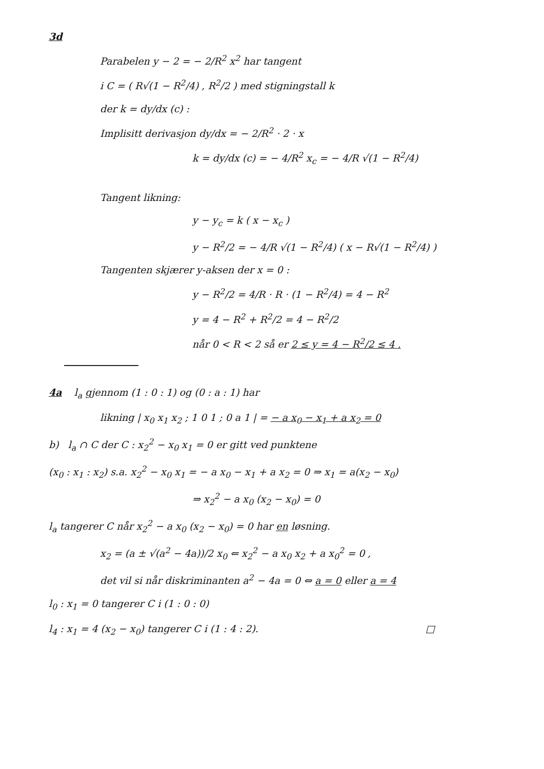3d
Parabelen y − 2 = − 2/R<sup>2</sup> x<sup>2</sup> har tangent
i C = ( R√(1 − R<sup>2</sup>/4) , R<sup>2</sup>/2 ) med stigningstall k
der k = dy/dx (c) :
Implisitt derivasjon dy/dx = − 2/R<sup>2</sup> · 2 · x
k = dy/dx (c) = − 4/R<sup>2</sup> x<sub>c</sub> = − 4/R √(1 − R<sup>2</sup>/4)
Tangent likning:
y − y<sub>c</sub> = k ( x − x<sub>c</sub> )
y − R<sup>2</sup>/2 = − 4/R √(1 − R<sup>2</sup>/4) ( x − R√(1 − R<sup>2</sup>/4) )
Tangenten skjærer y-aksen der x = 0 :
y − R<sup>2</sup>/2 = 4/R · R · (1 − R<sup>2</sup>/4) = 4 − R<sup>2</sup>
y = 4 − R<sup>2</sup> + R<sup>2</sup>/2 = 4 − R<sup>2</sup>/2
når 0 < R < 2 så er 2 ≤ y = 4 − R<sup>2</sup>/2 ≤ 4 .
4a l<sub>a</sub> gjennom (1 : 0 : 1) og (0 : a : 1) har
likning | x<sub>0</sub> x<sub>1</sub> x<sub>2</sub> ; 1 0 1 ; 0 a 1 | = − a x<sub>0</sub> − x<sub>1</sub> + a x<sub>2</sub> = 0
b) l<sub>a</sub> ∩ C der C : x<sub>2</sub><sup>2</sup> − x<sub>0</sub> x<sub>1</sub> = 0 er gitt ved punktene
(x<sub>0</sub> : x<sub>1</sub> : x<sub>2</sub>) s.a. x<sub>2</sub><sup>2</sup> − x<sub>0</sub> x<sub>1</sub> = − a x<sub>0</sub> − x<sub>1</sub> + a x<sub>2</sub> = 0 ⇒ x<sub>1</sub> = a(x<sub>2</sub> − x<sub>0</sub>)
⇒ x<sub>2</sub><sup>2</sup> − a x<sub>0</sub> (x<sub>2</sub> − x<sub>0</sub>) = 0
l<sub>a</sub> tangerer C når x<sub>2</sub><sup>2</sup> − a x<sub>0</sub> (x<sub>2</sub> − x<sub>0</sub>) = 0 har en løsning.
x<sub>2</sub> = (a ± √(a<sup>2</sup> − 4a))/2 x<sub>0</sub> ⇐ x<sub>2</sub><sup>2</sup> − a x<sub>0</sub> x<sub>2</sub> + a x<sub>0</sub><sup>2</sup> = 0 ,
det vil si når diskriminanten a<sup>2</sup> − 4a = 0 ⇔ a = 0 eller a = 4
l<sub>0</sub> : x<sub>1</sub> = 0 tangerer C i (1 : 0 : 0)
l<sub>4</sub> : x<sub>1</sub> = 4 (x<sub>2</sub> − x<sub>0</sub>) tangerer C i (1 : 4 : 2). □